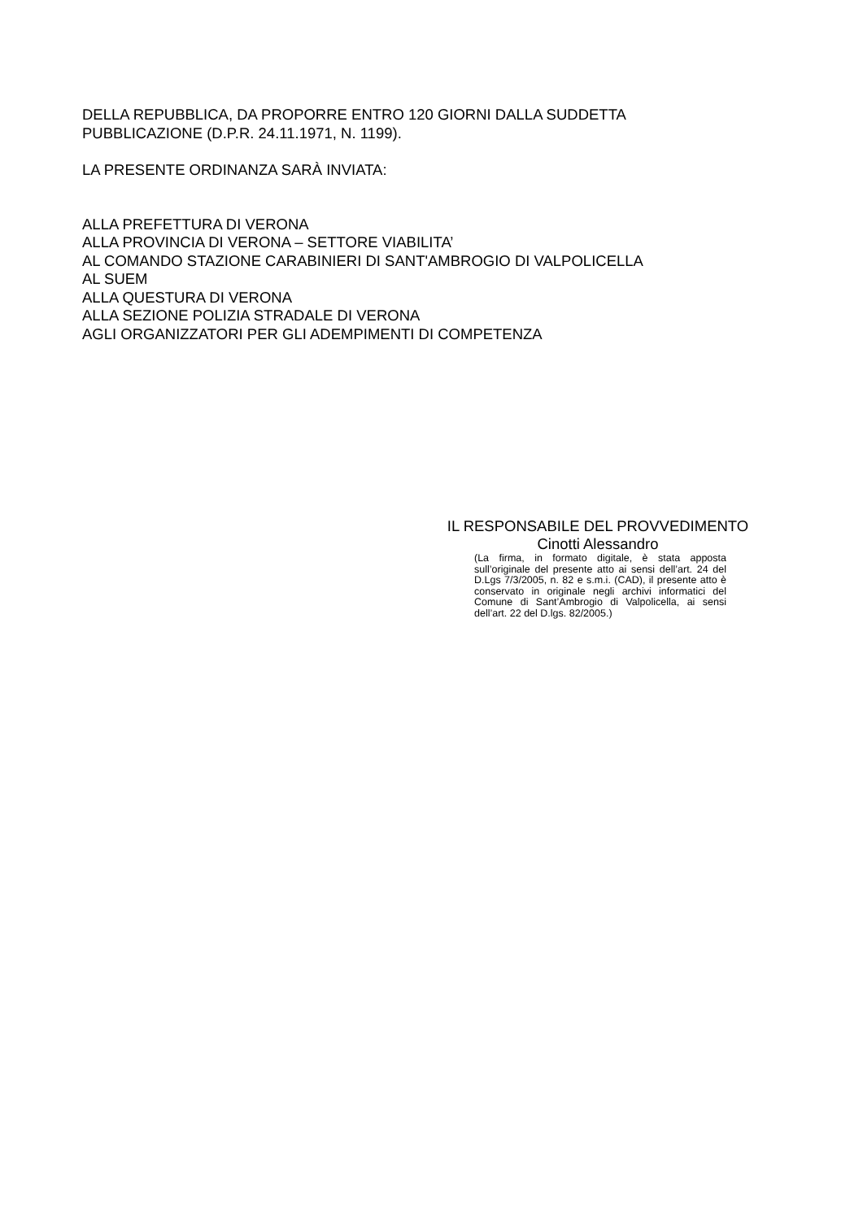DELLA REPUBBLICA, DA PROPORRE ENTRO 120 GIORNI DALLA SUDDETTA
PUBBLICAZIONE (D.P.R. 24.11.1971, N. 1199).
LA PRESENTE ORDINANZA SARÀ INVIATA:
ALLA PREFETTURA DI VERONA
ALLA PROVINCIA DI VERONA – SETTORE VIABILITA’
AL COMANDO STAZIONE CARABINIERI DI SANT'AMBROGIO DI VALPOLICELLA
AL SUEM
ALLA QUESTURA DI VERONA
ALLA SEZIONE POLIZIA STRADALE DI VERONA
AGLI ORGANIZZATORI PER GLI ADEMPIMENTI DI COMPETENZA
IL RESPONSABILE DEL PROVVEDIMENTO
Cinotti Alessandro
(La firma, in formato digitale, è stata apposta sull’originale del presente atto ai sensi dell’art. 24 del D.Lgs 7/3/2005, n. 82 e s.m.i. (CAD), il presente atto è conservato in originale negli archivi informatici del Comune di Sant’Ambrogio di Valpolicella, ai sensi dell’art. 22 del D.lgs. 82/2005.)